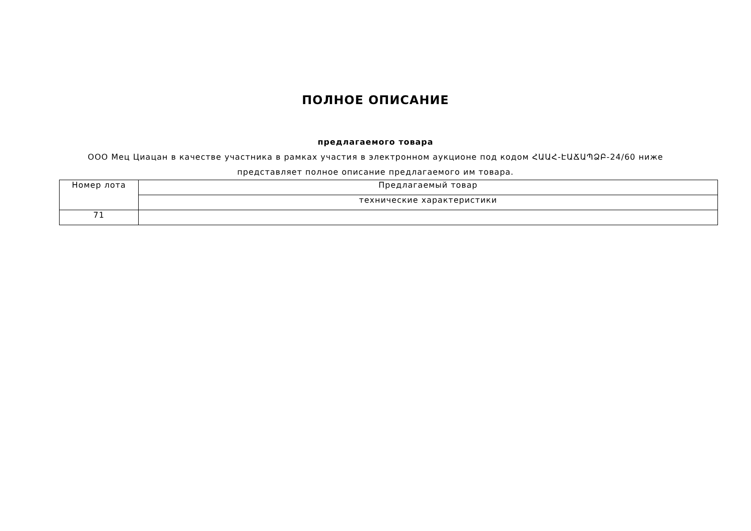ПОЛНОЕ ОПИСАНИЕ
предлагаемого товара
ООО Мец Циацан в качестве участника в рамках участия в электронном аукционе под кодом ՀԱԱՀ-ԷԱՃԱՊՁԲ-24/60 ниже
представляет полное описание предлагаемого им товара.
| Номер лота | Предлагаемый товар |
| --- | --- |
| | технические характеристики |
| 71 | |